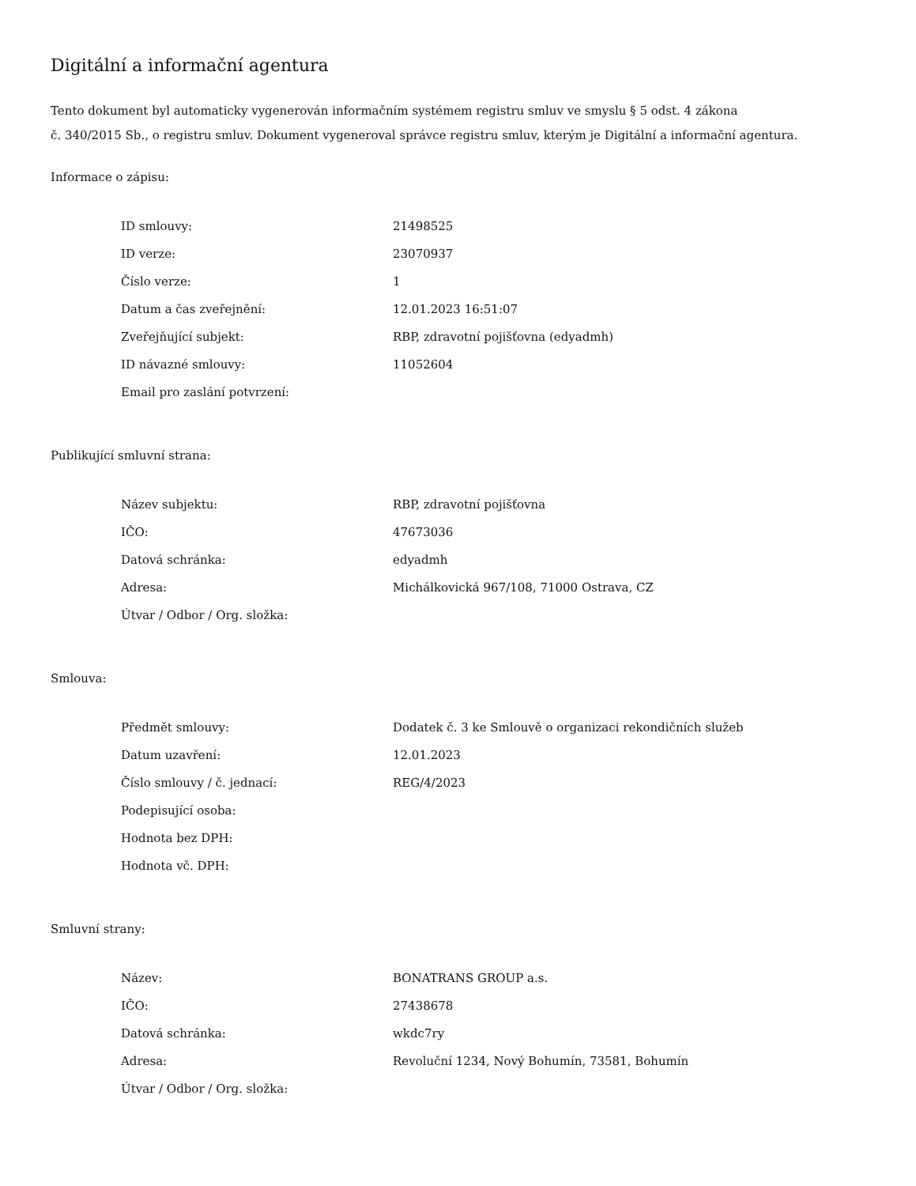Digitální a informační agentura
Tento dokument byl automaticky vygenerován informačním systémem registru smluv ve smyslu § 5 odst. 4 zákona
č. 340/2015 Sb., o registru smluv. Dokument vygeneroval správce registru smluv, kterým je Digitální a informační agentura.
Informace o zápisu:
| ID smlouvy: | 21498525 |
| ID verze: | 23070937 |
| Číslo verze: | 1 |
| Datum a čas zveřejnění: | 12.01.2023 16:51:07 |
| Zveřejňující subjekt: | RBP, zdravotní pojišťovna (edyadmh) |
| ID návazné smlouvy: | 11052604 |
| Email pro zaslání potvrzení: | |
Publikující smluvní strana:
| Název subjektu: | RBP, zdravotní pojišťovna |
| IČO: | 47673036 |
| Datová schránka: | edyadmh |
| Adresa: | Michálkovická 967/108, 71000 Ostrava, CZ |
| Útvar / Odbor / Org. složka: | |
Smlouva:
| Předmět smlouvy: | Dodatek č. 3 ke Smlouvě o organizaci rekondičních služeb |
| Datum uzavření: | 12.01.2023 |
| Číslo smlouvy / č. jednací: | REG/4/2023 |
| Podepisující osoba: | |
| Hodnota bez DPH: | |
| Hodnota vč. DPH: | |
Smluvní strany:
| Název: | BONATRANS GROUP a.s. |
| IČO: | 27438678 |
| Datová schránka: | wkdc7ry |
| Adresa: | Revoluční 1234, Nový Bohumín, 73581, Bohumín |
| Útvar / Odbor / Org. složka: | |